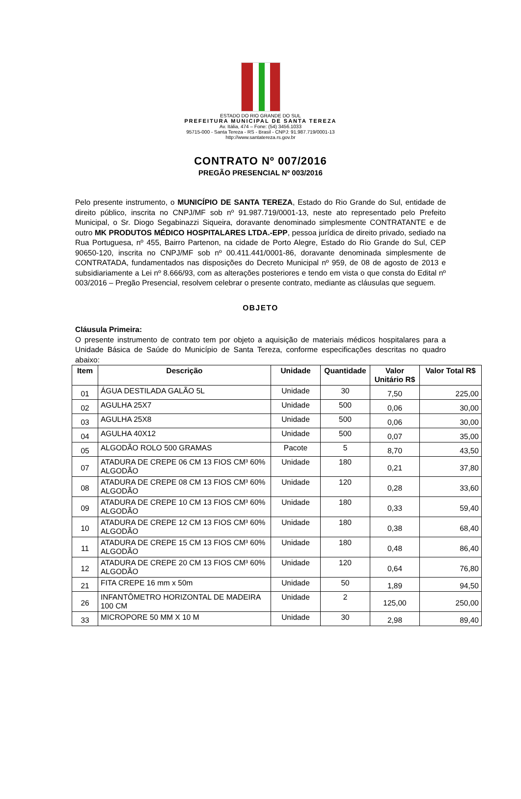ESTADO DO RIO GRANDE DO SUL
PREFEITURA MUNICIPAL DE SANTA TEREZA
Av. Itália, 474 – Fone: (54) 3456.1033
95715-000 - Santa Tereza - RS - Brasil - CNPJ: 91.987.719/0001-13
http://www.santatereza.rs.gov.br
CONTRATO Nº 007/2016
PREGÃO PRESENCIAL Nº 003/2016
Pelo presente instrumento, o MUNICÍPIO DE SANTA TEREZA, Estado do Rio Grande do Sul, entidade de direito público, inscrita no CNPJ/MF sob nº 91.987.719/0001-13, neste ato representado pelo Prefeito Municipal, o Sr. Diogo Segabinazzi Siqueira, doravante denominado simplesmente CONTRATANTE e de outro MK PRODUTOS MÉDICO HOSPITALARES LTDA.-EPP, pessoa jurídica de direito privado, sediado na Rua Portuguesa, nº 455, Bairro Partenon, na cidade de Porto Alegre, Estado do Rio Grande do Sul, CEP 90650-120, inscrita no CNPJ/MF sob nº 00.411.441/0001-86, doravante denominada simplesmente de CONTRATADA, fundamentados nas disposições do Decreto Municipal nº 959, de 08 de agosto de 2013 e subsidiariamente a Lei nº 8.666/93, com as alterações posteriores e tendo em vista o que consta do Edital nº 003/2016 – Pregão Presencial, resolvem celebrar o presente contrato, mediante as cláusulas que seguem.
OBJETO
Cláusula Primeira:
O presente instrumento de contrato tem por objeto a aquisição de materiais médicos hospitalares para a Unidade Básica de Saúde do Município de Santa Tereza, conforme especificações descritas no quadro abaixo:
| Item | Descrição | Unidade | Quantidade | Valor Unitário R$ | Valor Total R$ |
| --- | --- | --- | --- | --- | --- |
| 01 | ÁGUA DESTILADA GALÃO 5L | Unidade | 30 | 7,50 | 225,00 |
| 02 | AGULHA 25X7 | Unidade | 500 | 0,06 | 30,00 |
| 03 | AGULHA 25X8 | Unidade | 500 | 0,06 | 30,00 |
| 04 | AGULHA 40X12 | Unidade | 500 | 0,07 | 35,00 |
| 05 | ALGODÃO ROLO 500 GRAMAS | Pacote | 5 | 8,70 | 43,50 |
| 07 | ATADURA DE CREPE 06 CM 13 FIOS CM³ 60% ALGODÃO | Unidade | 180 | 0,21 | 37,80 |
| 08 | ATADURA DE CREPE 08 CM 13 FIOS CM³ 60% ALGODÃO | Unidade | 120 | 0,28 | 33,60 |
| 09 | ATADURA DE CREPE 10 CM 13 FIOS CM³ 60% ALGODÃO | Unidade | 180 | 0,33 | 59,40 |
| 10 | ATADURA DE CREPE 12 CM 13 FIOS CM³ 60% ALGODÃO | Unidade | 180 | 0,38 | 68,40 |
| 11 | ATADURA DE CREPE 15 CM 13 FIOS CM³ 60% ALGODÃO | Unidade | 180 | 0,48 | 86,40 |
| 12 | ATADURA DE CREPE 20 CM 13 FIOS CM³ 60% ALGODÃO | Unidade | 120 | 0,64 | 76,80 |
| 21 | FITA CREPE 16 mm x 50m | Unidade | 50 | 1,89 | 94,50 |
| 26 | INFANTÔMETRO HORIZONTAL DE MADEIRA 100 CM | Unidade | 2 | 125,00 | 250,00 |
| 33 | MICROPORE 50 MM X 10 M | Unidade | 30 | 2,98 | 89,40 |